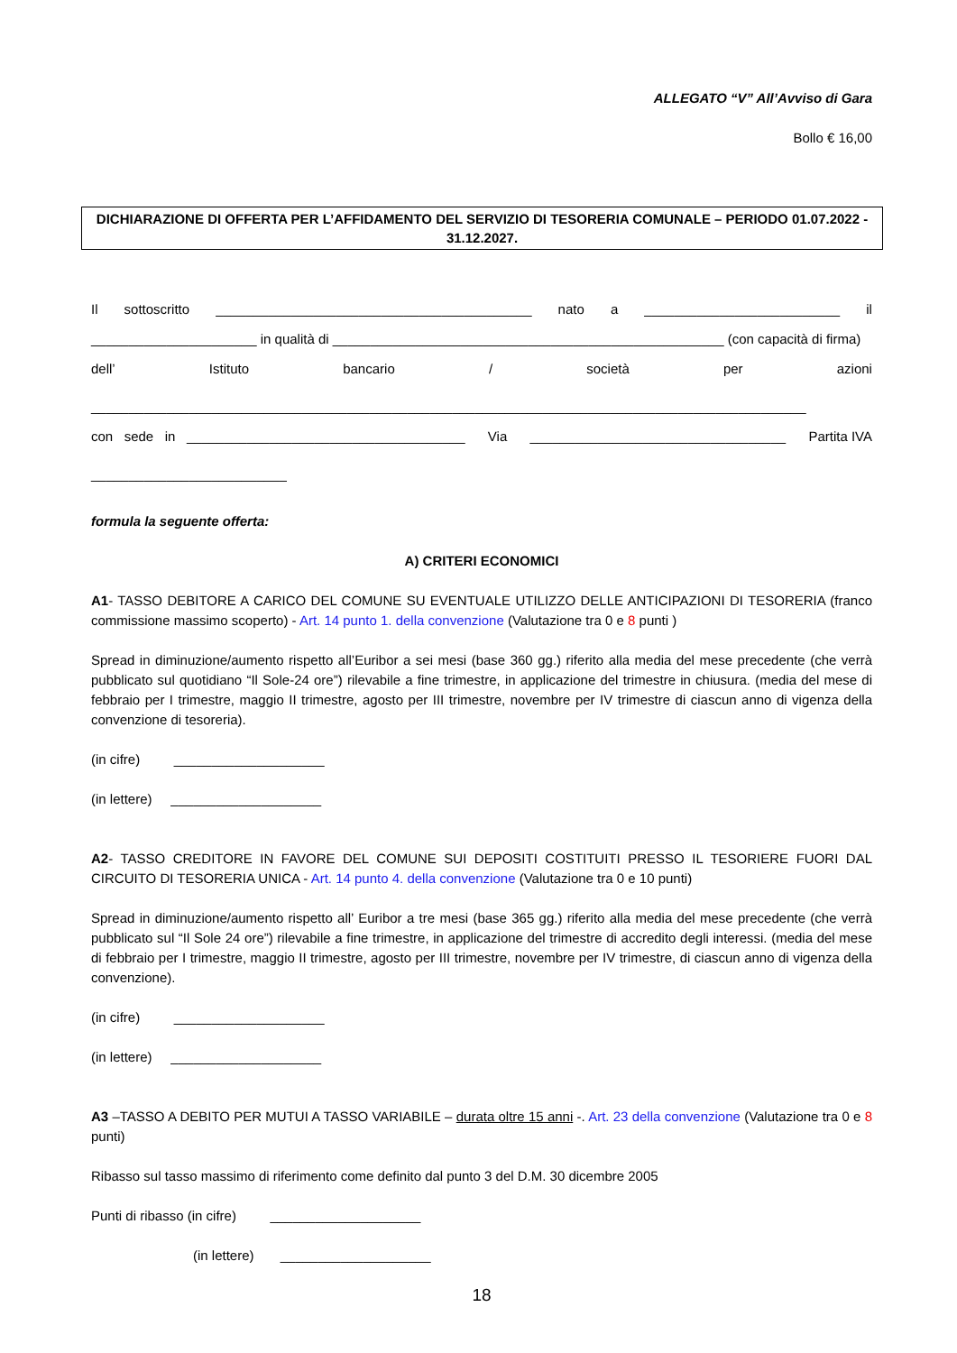ALLEGATO “V” All’Avviso di Gara
Bollo € 16,00
DICHIARAZIONE DI OFFERTA PER L’AFFIDAMENTO DEL SERVIZIO DI TESORERIA COMUNALE – PERIODO 01.07.2022 - 31.12.2027.
Il sottoscritto __________________________________________ nato a __________________________ il
______________________ in qualità di ____________________________________________________ (con capacità di firma)
dell’ Istituto bancario / società per azioni
_______________________________________________________________________________________________
con sede in _____________________________________ Via __________________________________ Partita IVA
__________________________
formula la seguente offerta:
A) CRITERI ECONOMICI
A1- TASSO DEBITORE A CARICO DEL COMUNE SU EVENTUALE UTILIZZO DELLE ANTICIPAZIONI DI TESORERIA (franco commissione massimo scoperto) - Art. 14 punto 1. della convenzione (Valutazione tra 0 e 8 punti )
Spread in diminuzione/aumento rispetto all’Euribor a sei mesi (base 360 gg.) riferito alla media del mese precedente (che verrà pubblicato sul quotidiano “Il Sole-24 ore”) rilevabile a fine trimestre, in applicazione del trimestre in chiusura. (media del mese di febbraio per I trimestre, maggio II trimestre, agosto per III trimestre, novembre per IV trimestre di ciascun anno di vigenza della convenzione di tesoreria).
(in cifre) ____________________
(in lettere) ____________________
A2- TASSO CREDITORE IN FAVORE DEL COMUNE SUI DEPOSITI COSTITUITI PRESSO IL TESORIERE FUORI DAL CIRCUITO DI TESORERIA UNICA - Art. 14 punto 4. della convenzione (Valutazione tra 0 e 10 punti)
Spread in diminuzione/aumento rispetto all’ Euribor a tre mesi (base 365 gg.) riferito alla media del mese precedente (che verrà pubblicato sul “Il Sole 24 ore”) rilevabile a fine trimestre, in applicazione del trimestre di accredito degli interessi. (media del mese di febbraio per I trimestre, maggio II trimestre, agosto per III trimestre, novembre per IV trimestre, di ciascun anno di vigenza della convenzione).
(in cifre) ____________________
(in lettere) ____________________
A3 –TASSO A DEBITO PER MUTUI A TASSO VARIABILE – durata oltre 15 anni -. Art. 23 della convenzione (Valutazione tra 0 e 8 punti)
Ribasso sul tasso massimo di riferimento come definito dal punto 3 del D.M. 30 dicembre 2005
Punti di ribasso (in cifre) ____________________
(in lettere) ____________________
18